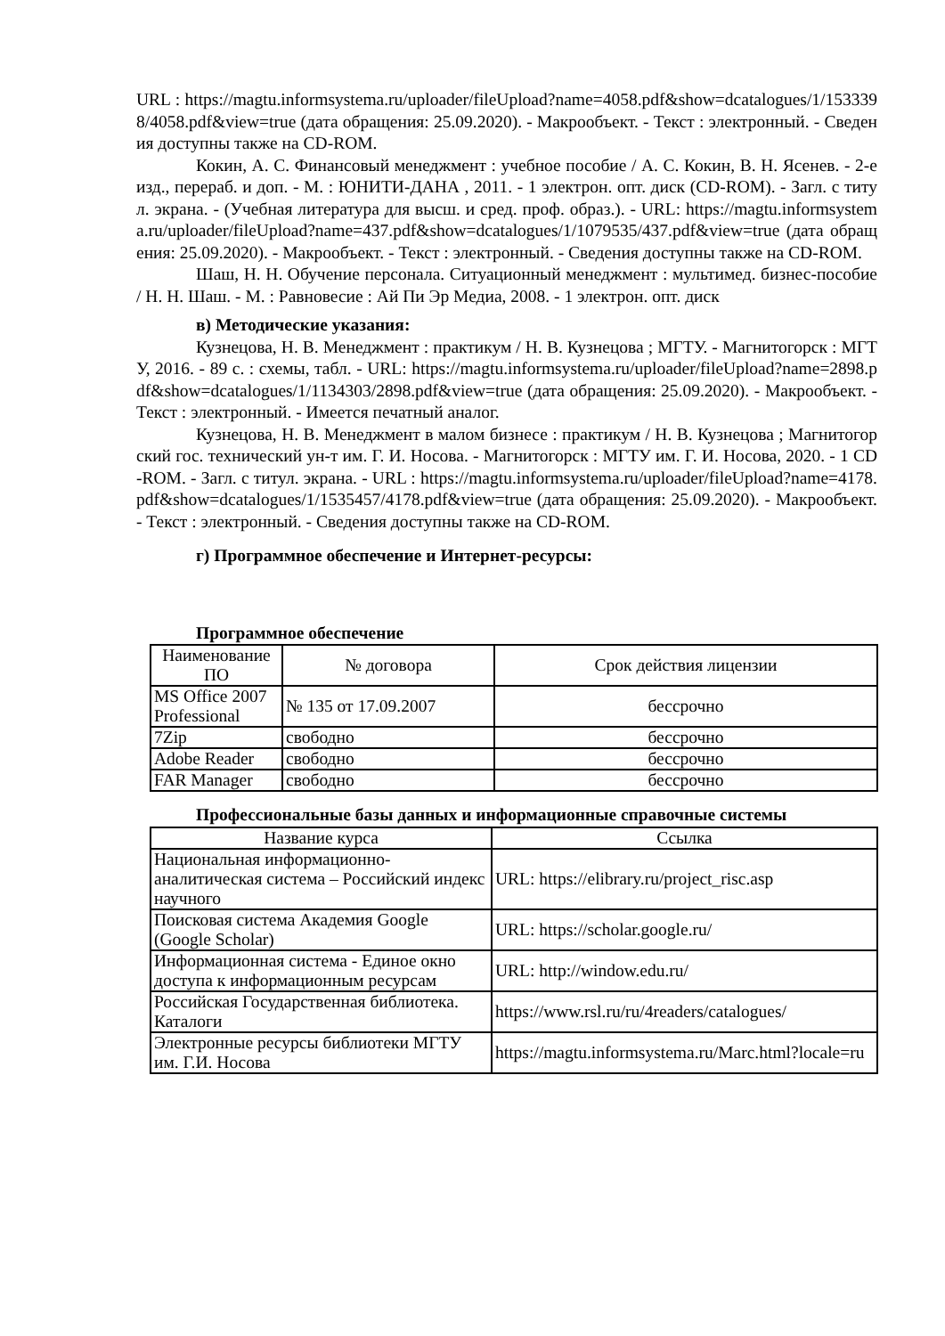URL : https://magtu.informsystema.ru/uploader/fileUpload?name=4058.pdf&show=dcatalogues/1/1533398/4058.pdf&view=true (дата обращения: 25.09.2020). - Макрообъект. - Текст : электронный. - Сведения доступны также на CD-ROM.
Кокин, А. С. Финансовый менеджмент : учебное пособие / А. С. Кокин, В. Н. Ясенев. - 2-е изд., перераб. и доп. - М. : ЮНИТИ-ДАНА , 2011. - 1 электрон. опт. диск (CD-ROM). - Загл. с титул. экрана. - (Учебная литература для высш. и сред. проф. образ.). - URL: https://magtu.informsystema.ru/uploader/fileUpload?name=437.pdf&show=dcatalogues/1/1079535/437.pdf&view=true (дата обращения: 25.09.2020). - Макрообъект. - Текст : электронный. - Сведения доступны также на CD-ROM.
Шаш, Н. Н. Обучение персонала. Ситуационный менеджмент : мультимед. бизнес-пособие / Н. Н. Шаш. - М. : Равновесие : Ай Пи Эр Медиа, 2008. - 1 электрон. опт. диск
в) Методические указания:
Кузнецова, Н. В. Менеджмент : практикум / Н. В. Кузнецова ; МГТУ. - Магнитогорск : МГТУ, 2016. - 89 с. : схемы, табл. - URL: https://magtu.informsystema.ru/uploader/fileUpload?name=2898.pdf&show=dcatalogues/1/1134303/2898.pdf&view=true (дата обращения: 25.09.2020). - Макрообъект. - Текст : электронный. - Имеется печатный аналог.
Кузнецова, Н. В. Менеджмент в малом бизнесе : практикум / Н. В. Кузнецова ; Магнитогорский гос. технический ун-т им. Г. И. Носова. - Магнитогорск : МГТУ им. Г. И. Носова, 2020. - 1 CD-ROM. - Загл. с титул. экрана. - URL : https://magtu.informsystema.ru/uploader/fileUpload?name=4178.pdf&show=dcatalogues/1/1535457/4178.pdf&view=true (дата обращения: 25.09.2020). - Макрообъект. - Текст : электронный. - Сведения доступны также на CD-ROM.
г) Программное обеспечение и Интернет-ресурсы:
Программное обеспечение
| Наименование ПО | № договора | Срок действия лицензии |
| --- | --- | --- |
| MS Office 2007 Professional | № 135 от 17.09.2007 | бессрочно |
| 7Zip | свободно | бессрочно |
| Adobe Reader | свободно | бессрочно |
| FAR Manager | свободно | бессрочно |
Профессиональные базы данных и информационные справочные системы
| Название курса | Ссылка |
| --- | --- |
| Национальная информационно-аналитическая система – Российский индекс научного | URL: https://elibrary.ru/project_risc.asp |
| Поисковая система Академия Google (Google Scholar) | URL: https://scholar.google.ru/ |
| Информационная система - Единое окно доступа к информационным ресурсам | URL: http://window.edu.ru/ |
| Российская Государственная библиотека. Каталоги | https://www.rsl.ru/ru/4readers/catalogues/ |
| Электронные ресурсы библиотеки МГТУ им. Г.И. Носова | https://magtu.informsystema.ru/Marc.html?locale=ru |